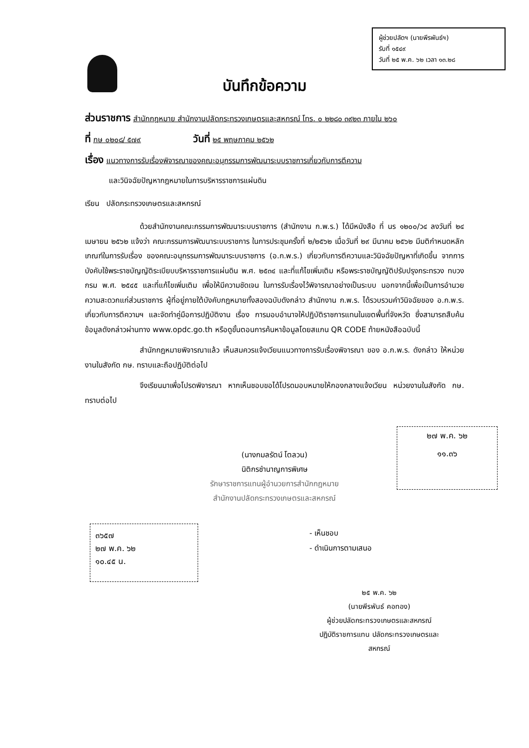ผู้ช่วยปลัดฯ (นายพีรพันธ์ฯ)
รับที่ ๑๕๔๙
วันที่ ๒๕ พ.ค. ๖๒ เวลา ๑๓.๒๘
บันทึกข้อความ
ส่วนราชการ สำนักกฎหมาย สำนักงานปลัดกระทรวงเกษตรและสหกรณ์ โทร. ๐ ๒๒๘๐ ๓๙๒๓ ภายใน ๒๖๐
ที่ กษ ๐๒๐๘/ ๕๗๙ วันที่ ๒๕ พฤษภาคม ๒๕๖๒
เรื่อง แนวทางการรับเรื่องพิจารณาของคณะอนุกรรมการพัฒนาระบบราชการเกี่ยวกับการตีความ
และวินิจฉัยปัญหากฎหมายในการบริหารราชการแผ่นดิน
เรียน ปลัดกระทรวงเกษตรและสหกรณ์
ด้วยสำนักงานคณะกรรมการพัฒนาระบบราชการ (สำนักงาน ก.พ.ร.) ได้มีหนังสือ ที่ นร ๑๒๐๐/ว๔ ลงวันที่ ๒๔ เมษายน ๒๕๖๒ แจ้งว่า คณะกรรมการพัฒนาระบบราชการ ในการประชุมครั้งที่ ๒/๒๕๖๒ เมื่อวันที่ ๒๙ มีนาคม ๒๕๖๒ มีมติกำหนดหลักเกณฑ์ในการรับเรื่อง ของคณะอนุกรรมการพัฒนาระบบราชการ (อ.ก.พ.ร.) เกี่ยวกับการตีความและวินิจฉัยปัญหาที่เกิดขึ้น จากการบังคับใช้พระราชบัญญัติระเบียบบริหารราชการแผ่นดิน พ.ศ. ๒๕๓๔ และที่แก้ไขเพิ่มเติม หรือพระราชบัญญัติปรับปรุงกระทรวง ทบวง กรม พ.ศ. ๒๕๔๕ และที่แก้ไขเพิ่มเติม เพื่อให้มีความชัดเจน ในการรับเรื่องไว้พิจารณาอย่างเป็นระบบ นอกจากนี้เพื่อเป็นการอำนวยความสะดวกแก่ส่วนราชการ ผู้ที่อยู่ภายใต้บังคับกฎหมายทั้งสองฉบับดังกล่าว สำนักงาน ก.พ.ร. ได้รวบรวมคำวินิจฉัยของ อ.ก.พ.ร. เกี่ยวกับการตีความฯ และจัดทำคู่มือการปฏิบัติงาน เรื่อง การมอบอำนาจให้ปฏิบัติราชการแทนในเขตพื้นที่จังหวัด ซึ่งสามารถสืบค้นข้อมูลดังกล่าวผ่านทาง www.opdc.go.th หรือดูขั้นตอนการค้นหาข้อมูลโดยสแกน QR CODE ท้ายหนังสือฉบับนี้
สำนักกฎหมายพิจารณาแล้ว เห็นสมควรแจ้งเวียนแนวทางการรับเรื่องพิจารณา ของ อ.ก.พ.ร. ดังกล่าว ให้หน่วยงานในสังกัด กษ. ทราบและถือปฏิบัติต่อไป
จึงเรียนมาเพื่อโปรดพิจารณา หากเห็นชอบขอได้โปรดมอบหมายให้กองกลางแจ้งเวียน หน่วยงานในสังกัด กษ. ทราบต่อไป
๒๗ พ.ค. ๖๒
๑๑.๓๖
(นางกมลรัตน์ โตลวน)
นิติกรชำนาญการพิเศษ
รักษาราชการแทนผู้อำนวยการสำนักกฎหมาย
สำนักงานปลัดกระทรวงเกษตรและสหกรณ์
๓๖๕๗
๒๗ พ.ค. ๖๒
๑๐.๔๕ น.
- เห็นชอบ
- ดำเนินการตามเสนอ
๒๕ พ.ค. ๖๒
(นายพีรพันธ์ คอทอง)
ผู้ช่วยปลัดกระทรวงเกษตรและสหกรณ์
ปฏิบัติราชการแทน ปลัดกระทรวงเกษตรและสหกรณ์